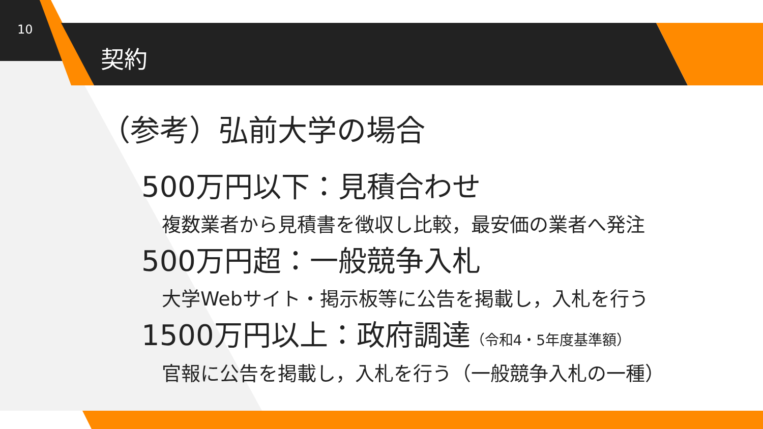10
契約
（参考）弘前大学の場合
500万円以下：見積合わせ
複数業者から見積書を徴収し比較，最安価の業者へ発注
500万円超：一般競争入札
大学Webサイト・掲示板等に公告を掲載し，入札を行う
1500万円以上：政府調達（令和4・5年度基準額）
官報に公告を掲載し，入札を行う（一般競争入札の一種）